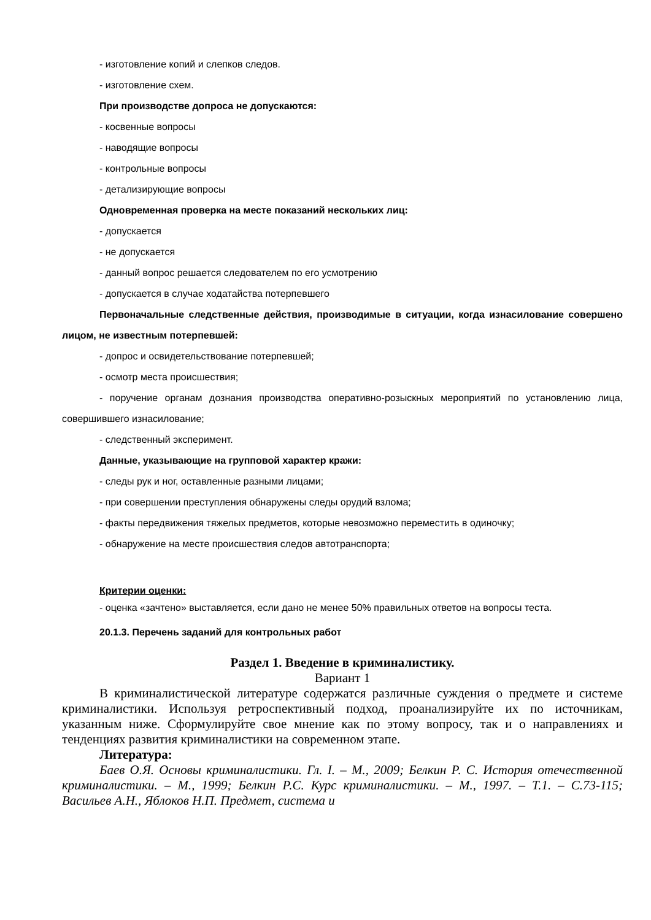- изготовление копий и слепков следов.
- изготовление схем.
При производстве допроса не допускаются:
- косвенные вопросы
- наводящие вопросы
- контрольные вопросы
- детализирующие вопросы
Одновременная проверка на месте показаний нескольких лиц:
- допускается
- не допускается
- данный вопрос решается следователем по его усмотрению
- допускается в случае ходатайства потерпевшего
Первоначальные следственные действия, производимые в ситуации, когда изнасилование совершено лицом, не известным потерпевшей:
- допрос и освидетельствование потерпевшей;
- осмотр места происшествия;
- поручение органам дознания производства оперативно-розыскных мероприятий по установлению лица, совершившего изнасилование;
- следственный эксперимент.
Данные, указывающие на групповой характер кражи:
- следы рук и ног, оставленные разными лицами;
- при совершении преступления обнаружены следы орудий взлома;
- факты передвижения тяжелых предметов, которые невозможно переместить в одиночку;
- обнаружение на месте происшествия следов автотранспорта;
Критерии оценки:
- оценка «зачтено» выставляется, если дано не менее 50% правильных ответов на вопросы теста.
20.1.3. Перечень заданий для контрольных работ
Раздел 1. Введение в криминалистику.
Вариант 1
В криминалистической литературе содержатся различные суждения о предмете и системе криминалистики. Используя ретроспективный подход, проанализируйте их по источникам, указанным ниже. Сформулируйте свое мнение как по этому вопросу, так и о направлениях и тенденциях развития криминалистики на современном этапе.
Литература:
Баев О.Я. Основы криминалистики. Гл. I. – М., 2009; Белкин Р. С. История отечественной криминалистики. – М., 1999; Белкин Р.С. Курс криминалистики. – М., 1997. – Т.1. – С.73-115; Васильев А.Н., Яблоков Н.П. Предмет, система и